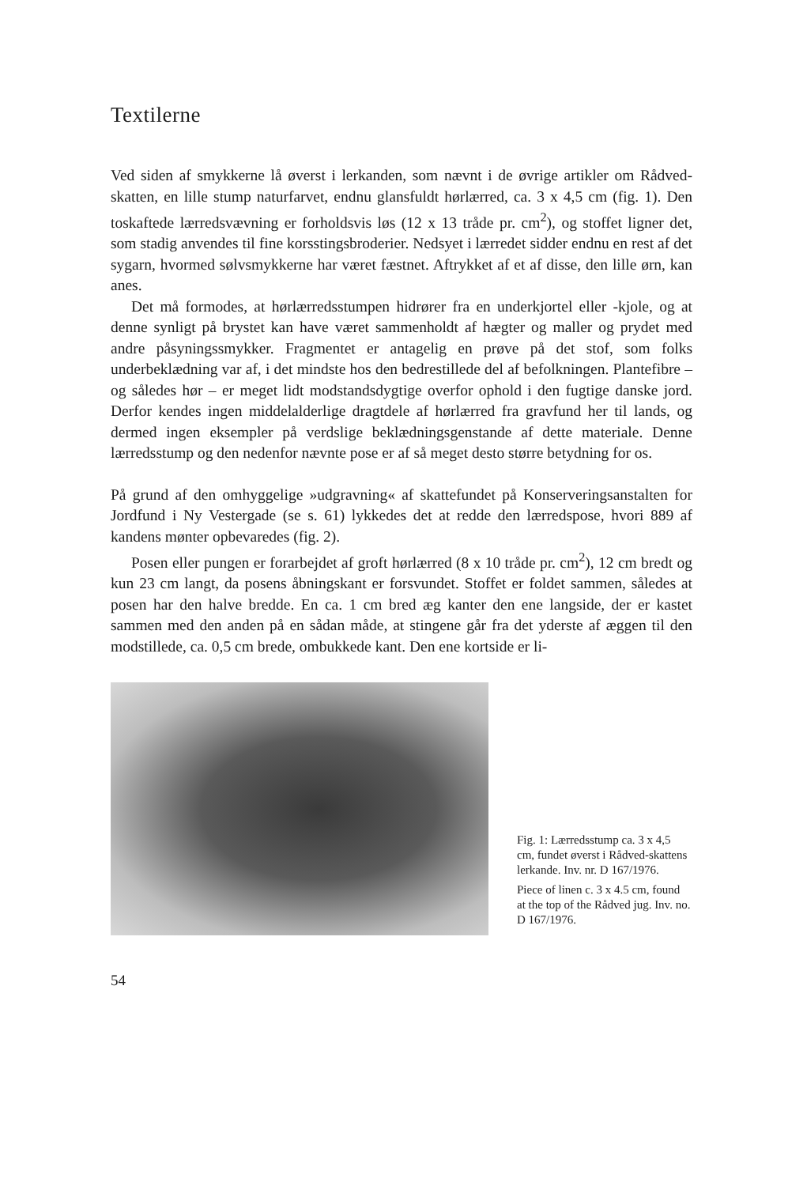Textilerne
Ved siden af smykkerne lå øverst i lerkanden, som nævnt i de øvrige artikler om Rådved-skatten, en lille stump naturfarvet, endnu glansfuldt hørlærred, ca. 3 x 4,5 cm (fig. 1). Den toskaftede lærredsvævning er forholdsvis løs (12 x 13 tråde pr. cm<sup>2</sup>), og stoffet ligner det, som stadig anvendes til fine korsstingsbroderier. Nedsyet i lærredet sidder endnu en rest af det sygarn, hvormed sølvsmykkerne har været fæstnet. Aftrykket af et af disse, den lille ørn, kan anes.
Det må formodes, at hørlærredsstumpen hidrører fra en underkjortel eller -kjole, og at denne synligt på brystet kan have været sammenholdt af hægter og maller og prydet med andre påsyningssmykker. Fragmentet er antagelig en prøve på det stof, som folks underbeklædning var af, i det mindste hos den bedrestillede del af befolkningen. Plantefibre – og således hør – er meget lidt modstandsdygtige overfor ophold i den fugtige danske jord. Derfor kendes ingen middelalderlige dragtdele af hørlærred fra gravfund her til lands, og dermed ingen eksempler på verdslige beklædningsgenstande af dette materiale. Denne lærredsstump og den nedenfor nævnte pose er af så meget desto større betydning for os.
På grund af den omhyggelige »udgravning« af skattefundet på Konserveringsanstalten for Jordfund i Ny Vestergade (se s. 61) lykkedes det at redde den lærredspose, hvori 889 af kandens mønter opbevaredes (fig. 2).
Posen eller pungen er forarbejdet af groft hørlærred (8 x 10 tråde pr. cm<sup>2</sup>), 12 cm bredt og kun 23 cm langt, da posens åbningskant er forsvundet. Stoffet er foldet sammen, således at posen har den halve bredde. En ca. 1 cm bred æg kanter den ene langside, der er kastet sammen med den anden på en sådan måde, at stingene går fra det yderste af æggen til den modstillede, ca. 0,5 cm brede, ombukkede kant. Den ene kortside er li-
Fig. 1: Lærredsstump ca. 3 x 4,5 cm, fundet øverst i Rådved-skattens lerkande. Inv. nr. D 167/1976.
Piece of linen c. 3 x 4.5 cm, found at the top of the Rådved jug. Inv. no. D 167/1976.
54